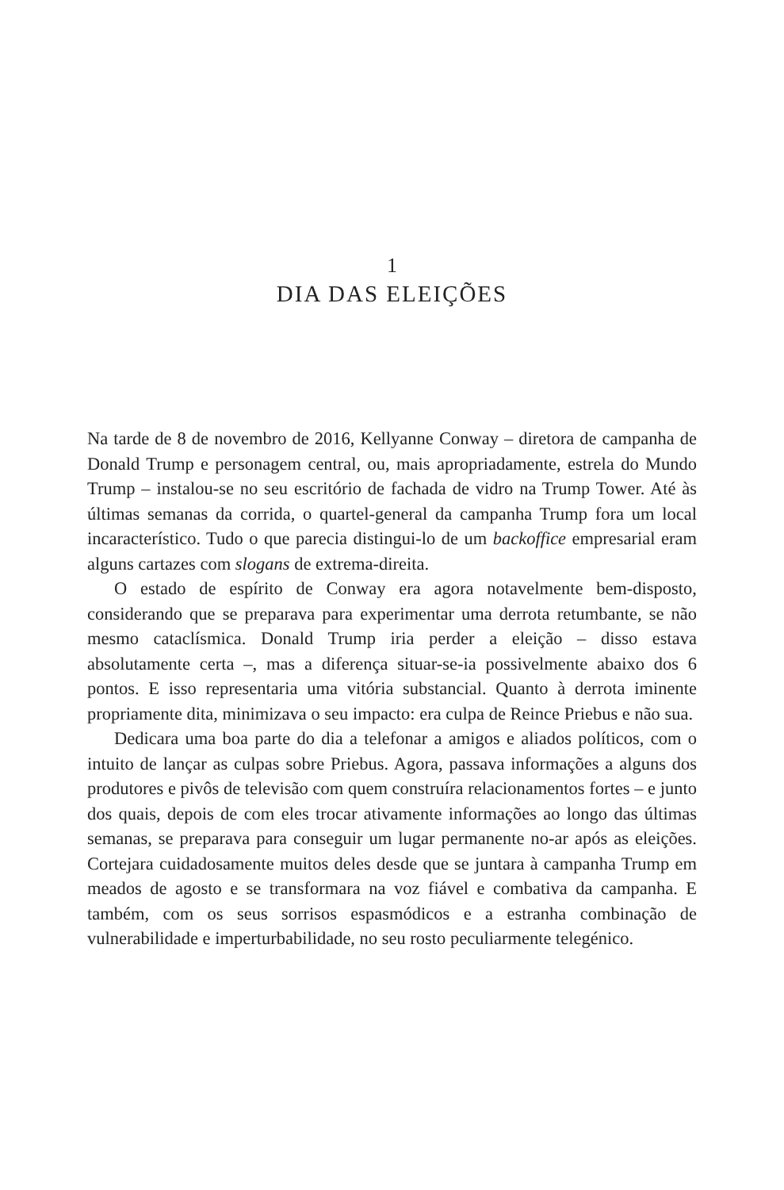1
DIA DAS ELEIÇÕES
Na tarde de 8 de novembro de 2016, Kellyanne Conway – diretora de campanha de Donald Trump e personagem central, ou, mais apropriadamente, estrela do Mundo Trump – instalou-se no seu escritório de fachada de vidro na Trump Tower. Até às últimas semanas da corrida, o quartel-general da campanha Trump fora um local incaracterístico. Tudo o que parecia distingui-lo de um backoffice empresarial eram alguns cartazes com slogans de extrema-direita.
O estado de espírito de Conway era agora notavelmente bem-disposto, considerando que se preparava para experimentar uma derrota retumbante, se não mesmo cataclísmica. Donald Trump iria perder a eleição – disso estava absolutamente certa –, mas a diferença situar-se-ia possivelmente abaixo dos 6 pontos. E isso representaria uma vitória substancial. Quanto à derrota iminente propriamente dita, minimizava o seu impacto: era culpa de Reince Priebus e não sua.
Dedicara uma boa parte do dia a telefonar a amigos e aliados políticos, com o intuito de lançar as culpas sobre Priebus. Agora, passava informações a alguns dos produtores e pivôs de televisão com quem construíra relacionamentos fortes – e junto dos quais, depois de com eles trocar ativamente informações ao longo das últimas semanas, se preparava para conseguir um lugar permanente no-ar após as eleições. Cortejara cuidadosamente muitos deles desde que se juntara à campanha Trump em meados de agosto e se transformara na voz fiável e combativa da campanha. E também, com os seus sorrisos espasmódicos e a estranha combinação de vulnerabilidade e imperturbabilidade, no seu rosto peculiarmente telegénico.